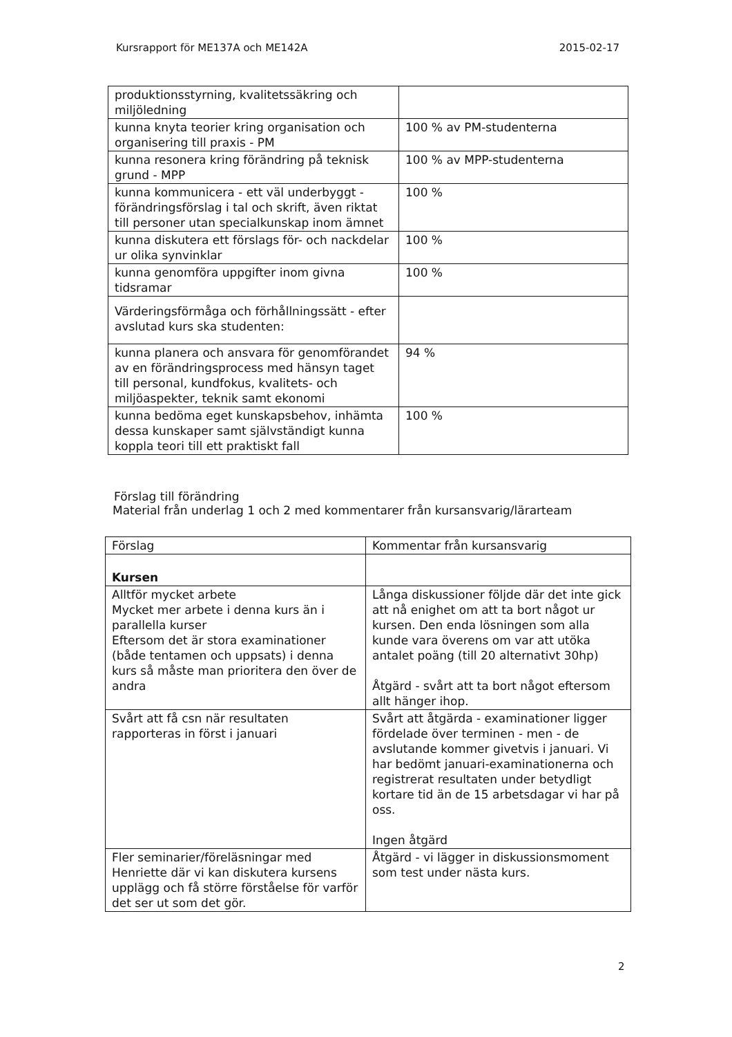Kursrapport för ME137A och ME142A 2015-02-17
| produktionsstyrning, kvalitetssäkring och miljöledning | |
| kunna knyta teorier kring organisation och organisering till praxis - PM | 100 % av PM-studenterna |
| kunna resonera kring förändring på teknisk grund - MPP | 100 % av MPP-studenterna |
| kunna kommunicera - ett väl underbyggt - förändringsförslag i tal och skrift, även riktat till personer utan specialkunskap inom ämnet | 100 % |
| kunna diskutera ett förslags för- och nackdelar ur olika synvinklar | 100 % |
| kunna genomföra uppgifter inom givna tidsramar | 100 % |
| Värderingsförmåga och förhållningssätt - efter avslutad kurs ska studenten: | |
| kunna planera och ansvara för genomförandet av en förändringsprocess med hänsyn taget till personal, kundfokus, kvalitets- och miljöaspekter, teknik samt ekonomi | 94 % |
| kunna bedöma eget kunskapsbehov, inhämta dessa kunskaper samt självständigt kunna koppla teori till ett praktiskt fall | 100 % |
Förslag till förändring
Material från underlag 1 och 2 med kommentarer från kursansvarig/lärarteam
| Förslag | Kommentar från kursansvarig |
| --- | --- |
| Kursen | |
| Alltför mycket arbete Mycket mer arbete i denna kurs än i parallella kurser Eftersom det är stora examinationer (både tentamen och uppsats) i denna kurs så måste man prioritera den över de andra | Långa diskussioner följde där det inte gick att nå enighet om att ta bort något ur kursen. Den enda lösningen som alla kunde vara överens om var att utöka antalet poäng (till 20 alternativt 30hp) Åtgärd - svårt att ta bort något eftersom allt hänger ihop. |
| Svårt att få csn när resultaten rapporteras in först i januari | Svårt att åtgärda - examinationer ligger fördelade över terminen - men - de avslutande kommer givetvis i januari. Vi har bedömt januari-examinationerna och registrerat resultaten under betydligt kortare tid än de 15 arbetsdagar vi har på oss. Ingen åtgärd |
| Fler seminarier/föreläsningar med Henriette där vi kan diskutera kursens upplägg och få större förståelse för varför det ser ut som det gör. | Åtgärd - vi lägger in diskussionsmoment som test under nästa kurs. |
2